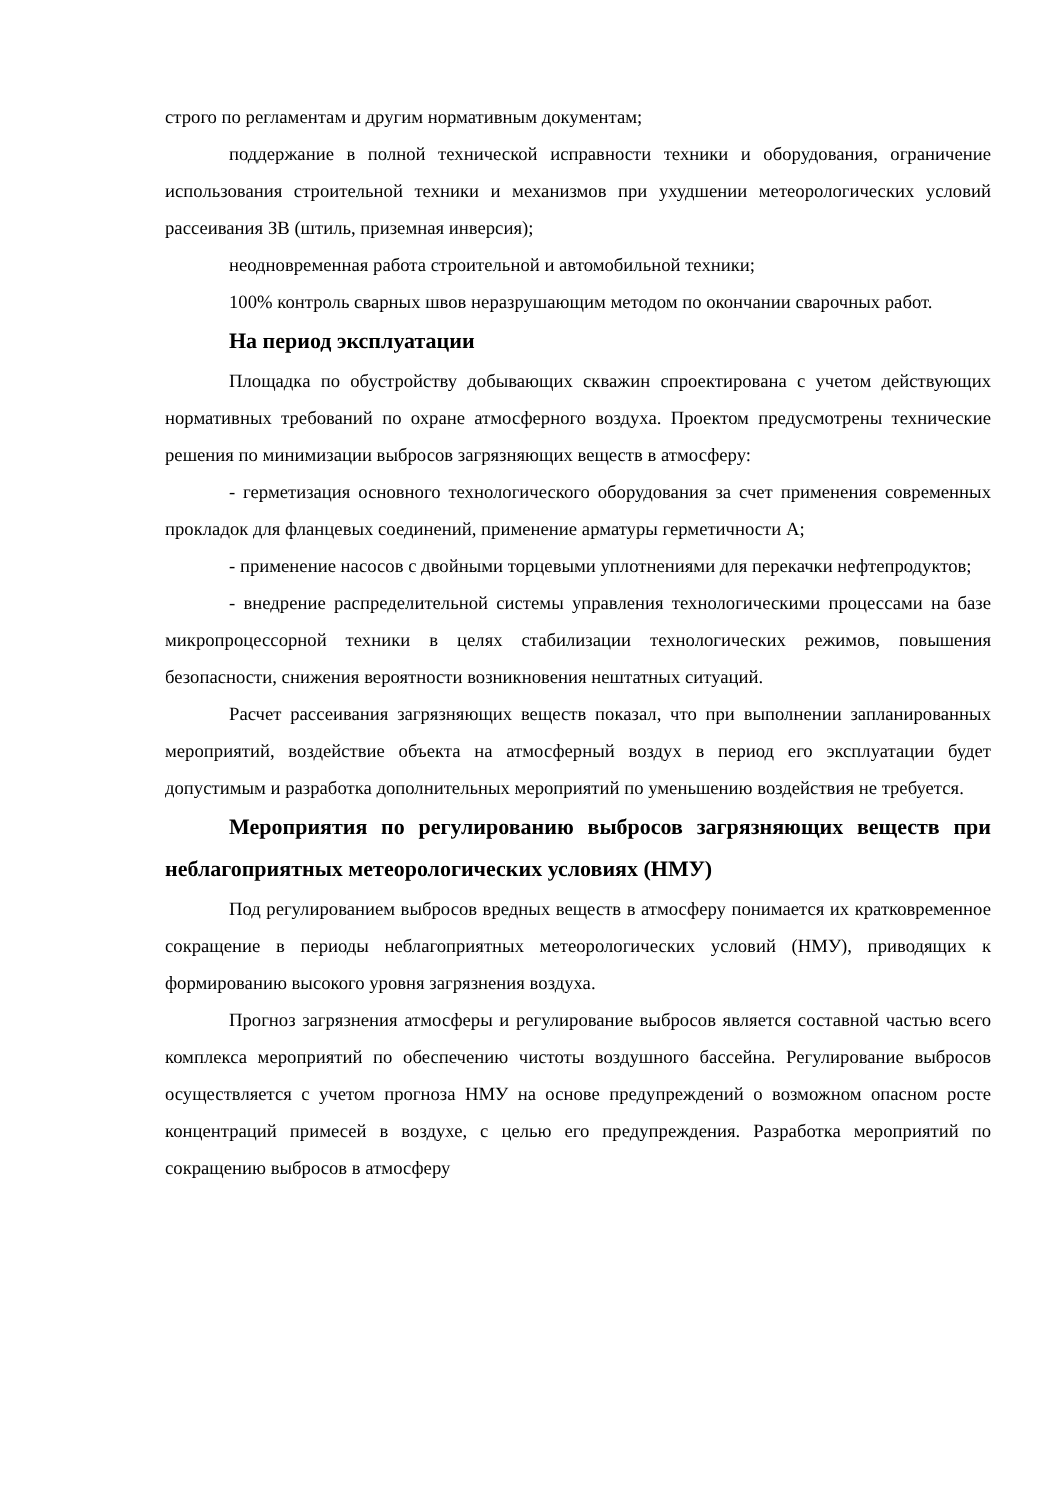строго по регламентам и другим нормативным документам;
поддержание в полной технической исправности техники и оборудования, ограничение использования строительной техники и механизмов при ухудшении метеорологических условий рассеивания ЗВ (штиль, приземная инверсия);
неодновременная работа строительной и автомобильной техники;
100% контроль сварных швов неразрушающим методом по окончании сварочных работ.
На период эксплуатации
Площадка по обустройству добывающих скважин спроектирована с учетом действующих нормативных требований по охране атмосферного воздуха. Проектом предусмотрены технические решения по минимизации выбросов загрязняющих веществ в атмосферу:
- герметизация основного технологического оборудования за счет применения современных прокладок для фланцевых соединений, применение арматуры герметичности А;
- применение насосов с двойными торцевыми уплотнениями для перекачки нефтепродуктов;
- внедрение распределительной системы управления технологическими процессами на базе микропроцессорной техники в целях стабилизации технологических режимов, повышения безопасности, снижения вероятности возникновения нештатных ситуаций.
Расчет рассеивания загрязняющих веществ показал, что при выполнении запланированных мероприятий, воздействие объекта на атмосферный воздух в период его эксплуатации будет допустимым и разработка дополнительных мероприятий по уменьшению воздействия не требуется.
Мероприятия по регулированию выбросов загрязняющих веществ при неблагоприятных метеорологических условиях (НМУ)
Под регулированием выбросов вредных веществ в атмосферу понимается их кратковременное сокращение в периоды неблагоприятных метеорологических условий (НМУ), приводящих к формированию высокого уровня загрязнения воздуха.
Прогноз загрязнения атмосферы и регулирование выбросов является составной частью всего комплекса мероприятий по обеспечению чистоты воздушного бассейна. Регулирование выбросов осуществляется с учетом прогноза НМУ на основе предупреждений о возможном опасном росте концентраций примесей в воздухе, с целью его предупреждения. Разработка мероприятий по сокращению выбросов в атмосферу